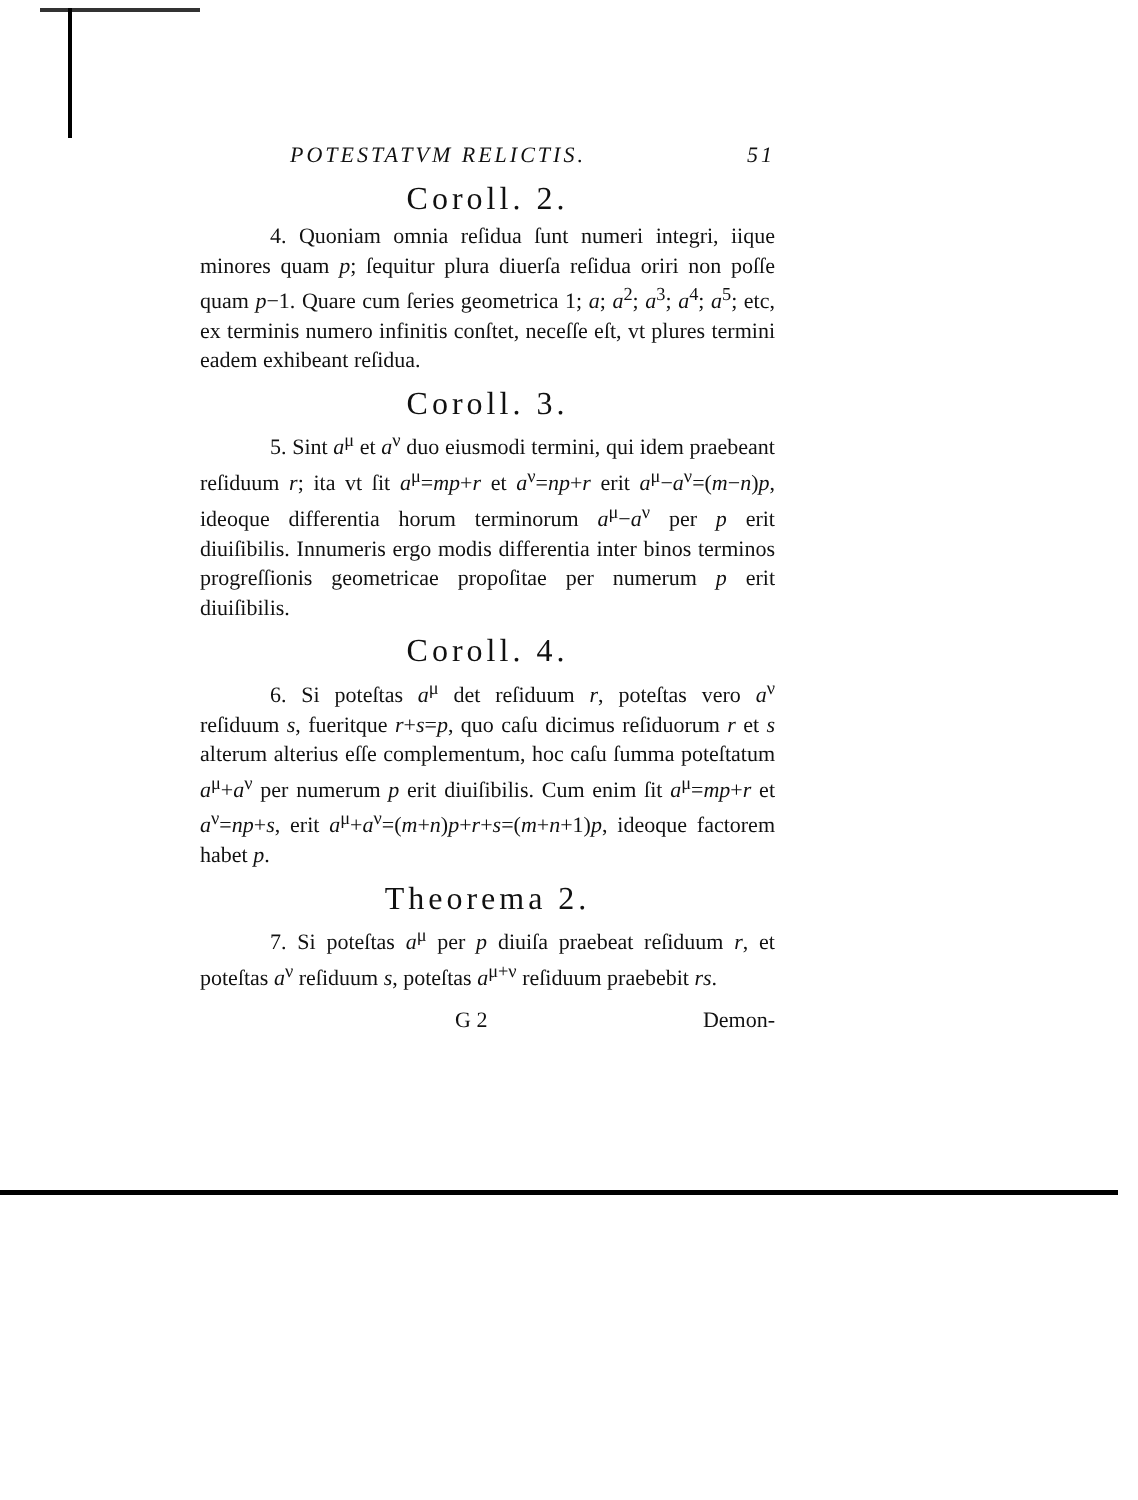POTESTATVM RELICTIS. 51
Coroll. 2.
4. Quoniam omnia reſidua ſunt numeri integri, iique minores quam p; ſequitur plura diuerſa reſidua oriri non poſſe quam p−1. Quare cum ſeries geometrica 1; a; a<sup>2</sup>; a<sup>3</sup>; a<sup>4</sup>; a<sup>5</sup>; etc, ex terminis numero infinitis conſtet, neceſſe eſt, vt plures termini eadem exhibeant reſidua.
Coroll. 3.
5. Sint a<sup>μ</sup> et a<sup>ν</sup> duo eiusmodi termini, qui idem praebeant reſiduum r; ita vt ſit a<sup>μ</sup>=mp+r et a<sup>ν</sup>=np+r erit a<sup>μ</sup>−a<sup>ν</sup>=(m−n)p, ideoque differentia horum terminorum a<sup>μ</sup>−a<sup>ν</sup> per p erit diuiſibilis. Innumeris ergo modis differentia inter binos terminos progreſſionis geometricae propoſitae per numerum p erit diuiſibilis.
Coroll. 4.
6. Si poteſtas a<sup>μ</sup> det reſiduum r, poteſtas vero a<sup>ν</sup> reſiduum s, fueritque r+s=p, quo caſu dicimus reſiduorum r et s alterum alterius eſſe complementum, hoc caſu ſumma poteſtatum a<sup>μ</sup>+a<sup>ν</sup> per numerum p erit diuiſibilis. Cum enim ſit a<sup>μ</sup>=mp+r et a<sup>ν</sup>=np+s, erit a<sup>μ</sup>+a<sup>ν</sup>=(m+n)p+r+s=(m+n+1)p, ideoque factorem habet p.
Theorema 2.
7. Si poteſtas a<sup>μ</sup> per p diuiſa praebeat reſiduum r, et poteſtas a<sup>ν</sup> reſiduum s, poteſtas a<sup>μ+ν</sup> reſiduum praebebit rs.
G 2 Demon-